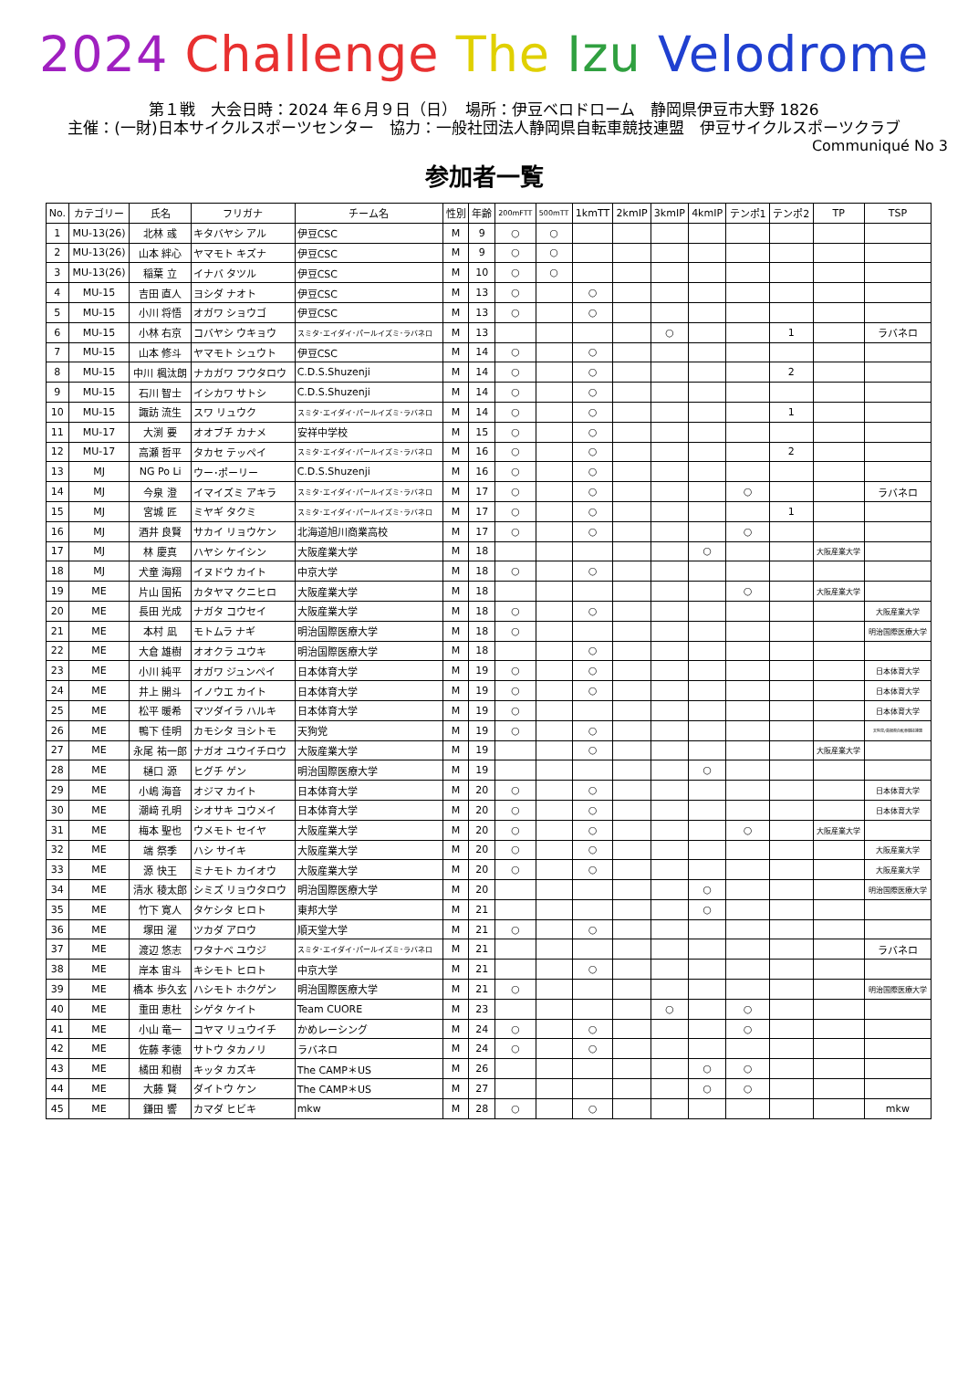2024 Challenge The Izu Velodrome
第１戦　大会日時：2024 年６月９日（日）　場所：伊豆ベロドローム　静岡県伊豆市大野 1826
主催：(一財)日本サイクルスポーツセンター　協力：一般社団法人静岡県自転車競技連盟　伊豆サイクルスポーツクラブ
Communiqué No 3
参加者一覧
| No. | カテゴリー | 氏名 | フリガナ | チーム名 | 性別 | 年齢 | 200mFTT | 500mTT | 1kmTT | 2kmIP | 3kmIP | 4kmIP | テンポ1 | テンポ2 | TP | TSP |
| --- | --- | --- | --- | --- | --- | --- | --- | --- | --- | --- | --- | --- | --- | --- | --- | --- |
| 1 | MU-13(26) | 北林 彧 | キタバヤシ アル | 伊豆CSC | M | 9 | ○ | ○ | | | | | | | | |
| 2 | MU-13(26) | 山本 絆心 | ヤマモト キズナ | 伊豆CSC | M | 9 | ○ | ○ | | | | | | | | |
| 3 | MU-13(26) | 稲葉 立 | イナバ タツル | 伊豆CSC | M | 10 | ○ | ○ | | | | | | | | |
| 4 | MU-15 | 吉田 直人 | ヨシダ ナオト | 伊豆CSC | M | 13 | ○ | | ○ | | | | | | | |
| 5 | MU-15 | 小川 将悟 | オガワ ショウゴ | 伊豆CSC | M | 13 | ○ | | ○ | | | | | | | |
| 6 | MU-15 | 小林 右京 | コバヤシ ウキョウ | スミタ･エイダイ･パールイズミ･ラバネロ | M | 13 | | | | | ○ | | | 1 | | ラバネロ |
| 7 | MU-15 | 山本 修斗 | ヤマモト シュウト | 伊豆CSC | M | 14 | ○ | | ○ | | | | | | | |
| 8 | MU-15 | 中川 楓汰朗 | ナカガワ フウタロウ | C.D.S.Shuzenji | M | 14 | ○ | | ○ | | | | | 2 | | |
| 9 | MU-15 | 石川 智士 | イシカワ サトシ | C.D.S.Shuzenji | M | 14 | ○ | | ○ | | | | | | | |
| 10 | MU-15 | 諏訪 流生 | スワ リュウク | スミタ･エイダイ･パールイズミ･ラバネロ | M | 14 | ○ | | ○ | | | | | 1 | | |
| 11 | MU-17 | 大渕 要 | オオブチ カナメ | 安祥中学校 | M | 15 | ○ | | ○ | | | | | | | |
| 12 | MU-17 | 高瀬 哲平 | タカセ テッペイ | スミタ･エイダイ･パールイズミ･ラバネロ | M | 16 | ○ | | ○ | | | | | 2 | | |
| 13 | MJ | NG Po Li | ウー･ポーリー | C.D.S.Shuzenji | M | 16 | ○ | | ○ | | | | | | | |
| 14 | MJ | 今泉 澄 | イマイズミ アキラ | スミタ･エイダイ･パールイズミ･ラバネロ | M | 17 | ○ | | ○ | | | | ○ | | | ラバネロ |
| 15 | MJ | 宮城 匠 | ミヤギ タクミ | スミタ･エイダイ･パールイズミ･ラバネロ | M | 17 | ○ | | ○ | | | | | 1 | | |
| 16 | MJ | 酒井 良賢 | サカイ リョウケン | 北海道旭川商業高校 | M | 17 | ○ | | ○ | | | | ○ | | | |
| 17 | MJ | 林 慶真 | ハヤシ ケイシン | 大阪産業大学 | M | 18 | | | | | | ○ | | | 大阪産業大学 | |
| 18 | MJ | 犬童 海翔 | イヌドウ カイト | 中京大学 | M | 18 | ○ | | ○ | | | | | | | |
| 19 | ME | 片山 国拓 | カタヤマ クニヒロ | 大阪産業大学 | M | 18 | | | | | | | ○ | | 大阪産業大学 | |
| 20 | ME | 長田 光成 | ナガタ コウセイ | 大阪産業大学 | M | 18 | ○ | | ○ | | | | | | | 大阪産業大学 |
| 21 | ME | 本村 凪 | モトムラ ナギ | 明治国際医療大学 | M | 18 | ○ | | | | | | | | | 明治国際医療大学 |
| 22 | ME | 大倉 雄樹 | オオクラ ユウキ | 明治国際医療大学 | M | 18 | | | ○ | | | | | | | |
| 23 | ME | 小川 純平 | オガワ ジュンペイ | 日本体育大学 | M | 19 | ○ | | ○ | | | | | | | 日本体育大学 |
| 24 | ME | 井上 開斗 | イノウエ カイト | 日本体育大学 | M | 19 | ○ | | ○ | | | | | | | 日本体育大学 |
| 25 | ME | 松平 暖希 | マツダイラ ハルキ | 日本体育大学 | M | 19 | ○ | | | | | | | | | 日本体育大学 |
| 26 | ME | 鴨下 佳明 | カモシタ ヨシトモ | 天狗党 | M | 19 | ○ | | ○ | | | | | | | 天狗党/島根県自転車競技連盟 |
| 27 | ME | 永尾 祐一郎 | ナガオ ユウイチロウ | 大阪産業大学 | M | 19 | | | ○ | | | | | | 大阪産業大学 | |
| 28 | ME | 樋口 源 | ヒグチ ゲン | 明治国際医療大学 | M | 19 | | | | | | ○ | | | | |
| 29 | ME | 小嶋 海音 | オジマ カイト | 日本体育大学 | M | 20 | ○ | | ○ | | | | | | | 日本体育大学 |
| 30 | ME | 潮﨑 孔明 | シオサキ コウメイ | 日本体育大学 | M | 20 | ○ | | ○ | | | | | | | 日本体育大学 |
| 31 | ME | 梅本 聖也 | ウメモト セイヤ | 大阪産業大学 | M | 20 | ○ | | ○ | | | | ○ | | 大阪産業大学 | |
| 32 | ME | 端 祭季 | ハシ サイキ | 大阪産業大学 | M | 20 | ○ | | ○ | | | | | | | 大阪産業大学 |
| 33 | ME | 源 快王 | ミナモト カイオウ | 大阪産業大学 | M | 20 | ○ | | ○ | | | | | | | 大阪産業大学 |
| 34 | ME | 清水 稜太郎 | シミズ リョウタロウ | 明治国際医療大学 | M | 20 | | | | | | ○ | | | | 明治国際医療大学 |
| 35 | ME | 竹下 寛人 | タケシタ ヒロト | 東邦大学 | M | 21 | | | | | | ○ | | | | |
| 36 | ME | 塚田 濯 | ツカダ アロウ | 順天堂大学 | M | 21 | ○ | | ○ | | | | | | | |
| 37 | ME | 渡辺 悠志 | ワタナベ ユウジ | スミタ･エイダイ･パールイズミ･ラバネロ | M | 21 | | | | | | | | | | ラバネロ |
| 38 | ME | 岸本 宙斗 | キシモト ヒロト | 中京大学 | M | 21 | | | ○ | | | | | | | |
| 39 | ME | 橋本 歩久玄 | ハシモト ホクゲン | 明治国際医療大学 | M | 21 | ○ | | | | | | | | | 明治国際医療大学 |
| 40 | ME | 重田 恵杜 | シゲタ ケイト | Team CUORE | M | 23 | | | | | ○ | | ○ | | | |
| 41 | ME | 小山 竜一 | コヤマ リュウイチ | かめレーシング | M | 24 | ○ | | ○ | | | | ○ | | | |
| 42 | ME | 佐藤 孝徳 | サトウ タカノリ | ラバネロ | M | 24 | ○ | | ○ | | | | | | | |
| 43 | ME | 橘田 和樹 | キッタ カズキ | The CAMP＊US | M | 26 | | | | | | ○ | ○ | | | |
| 44 | ME | 大藤 賢 | ダイトウ ケン | The CAMP＊US | M | 27 | | | | | | ○ | ○ | | | |
| 45 | ME | 鎌田 響 | カマダ ヒビキ | mkw | M | 28 | ○ | | ○ | | | | | | | mkw |